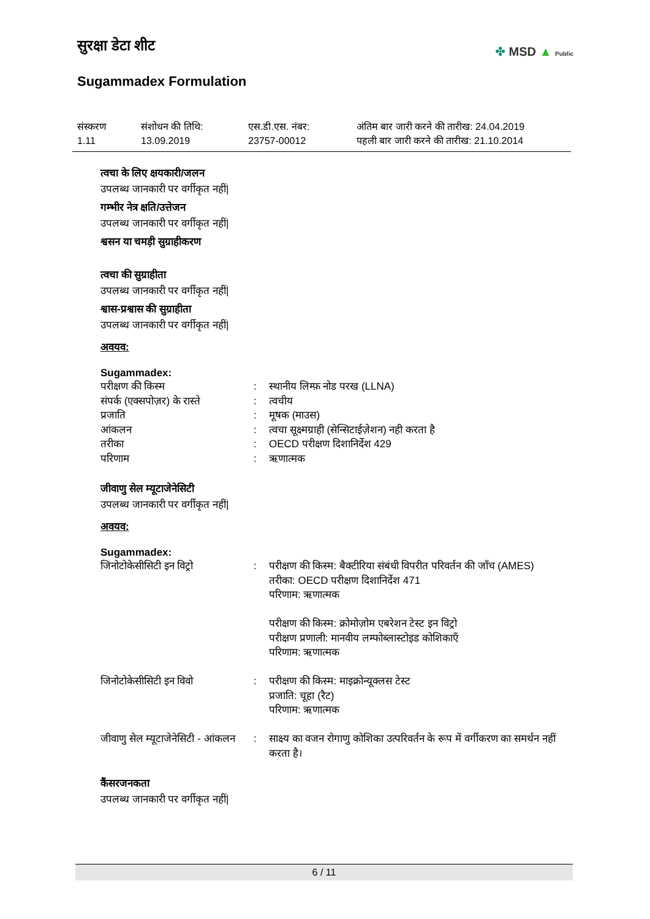सुरक्षा डेटा शीट
Sugammadex Formulation
✤ MSD ▲ Public
संस्करण
1.11
संशोधन की तिथि:
13.09.2019
एस.डी.एस. नंबर:
23757-00012
अंतिम बार जारी करने की तारीख: 24.04.2019
पहली बार जारी करने की तारीख: 21.10.2014
त्वचा के लिए क्षयकारी/जलन
उपलब्ध जानकारी पर वर्गीकृत नहीं|
गम्भीर नेत्र क्षति/उत्तेजन
उपलब्ध जानकारी पर वर्गीकृत नहीं|
श्वसन या चमड़ी सुग्राहीकरण
त्वचा की सुग्राहीता
उपलब्ध जानकारी पर वर्गीकृत नहीं|
श्वास-प्रश्वास की सुग्राहीता
उपलब्ध जानकारी पर वर्गीकृत नहीं|
अवयव:
Sugammadex:
| परीक्षण की किस्म | : | स्थानीय लिम्फ़ नोड परख (LLNA) |
| संपर्क (एक्सपोज़र) के रास्ते | : | त्वचीय |
| प्रजाति | : | मूषक (माउस) |
| आंकलन | : | त्वचा सूक्ष्मग्राही (सेन्सिटाईज़ेशन) नही करता है |
| तरीका | : | OECD परीक्षण दिशानिर्देश 429 |
| परिणाम | : | ऋणात्मक |
जीवाणु सेल म्यूटाजेनेसिटी
उपलब्ध जानकारी पर वर्गीकृत नहीं|
अवयव:
Sugammadex:
| जिनोटोकेसीसिटी इन विट्रो | : | परीक्षण की किस्म: बैक्टीरिया संबंधी विपरीत परिवर्तन की जाँच (AMES) तरीका: OECD परीक्षण दिशानिर्देश 471 परिणाम: ऋणात्मक परीक्षण की किस्म: क्रोमोज़ोम एबरेशन टेस्ट इन विट्रो परीक्षण प्रणाली: मानवीय लम्फोब्लास्टोइड कोशिकाएँ परिणाम: ऋणात्मक |
| जिनोटोकेसीसिटी इन विवो | : | परीक्षण की किस्म: माइक्रोन्यूक्लस टेस्ट प्रजाति: चूहा (रैट) परिणाम: ऋणात्मक |
| जीवाणु सेल म्यूटाजेनेसिटी - आंकलन | : | साक्ष्य का वजन रोगाणु कोशिका उत्परिवर्तन के रूप में वर्गीकरण का समर्थन नहीं करता है। |
कैंसरजनकता
उपलब्ध जानकारी पर वर्गीकृत नहीं|
6 / 11